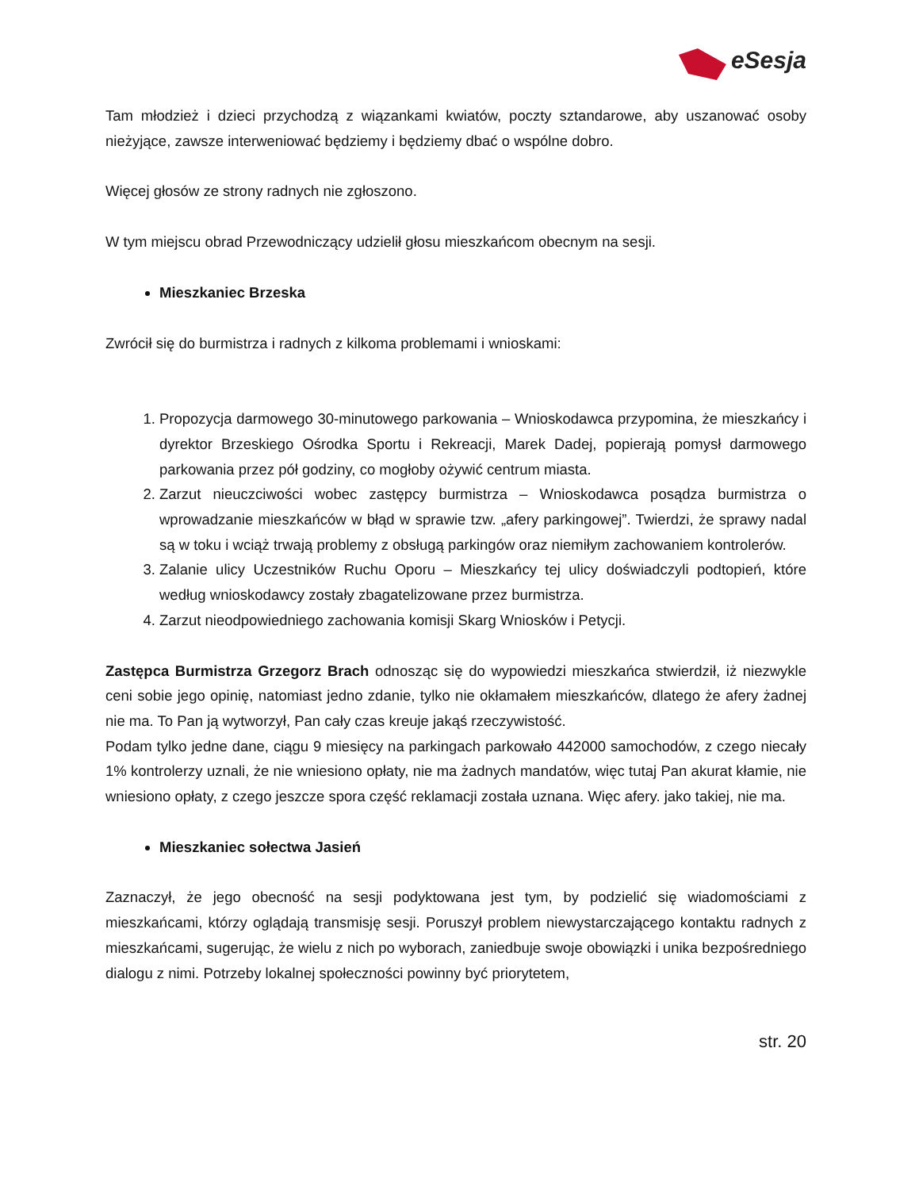eSesja
Tam młodzież i dzieci przychodzą z wiązankami kwiatów, poczty sztandarowe, aby uszanować osoby nieżyjące, zawsze interweniować będziemy i będziemy dbać o wspólne dobro.
Więcej głosów ze strony radnych nie zgłoszono.
W tym miejscu obrad Przewodniczący udzielił głosu mieszkańcom obecnym na sesji.
Mieszkaniec Brzeska
Zwrócił się do burmistrza i radnych z kilkoma problemami i wnioskami:
1. Propozycja darmowego 30-minutowego parkowania – Wnioskodawca przypomina, że mieszkańcy i dyrektor Brzeskiego Ośrodka Sportu i Rekreacji, Marek Dadej, popierają pomysł darmowego parkowania przez pół godziny, co mogłoby ożywić centrum miasta.
2. Zarzut nieuczciwości wobec zastępcy burmistrza – Wnioskodawca posądza burmistrza o wprowadzanie mieszkańców w błąd w sprawie tzw. „afery parkingowej”. Twierdzi, że sprawy nadal są w toku i wciąż trwają problemy z obsługą parkingów oraz niemiłym zachowaniem kontrolerów.
3. Zalanie ulicy Uczestników Ruchu Oporu – Mieszkańcy tej ulicy doświadczyli podtopień, które według wnioskodawcy zostały zbagatelizowane przez burmistrza.
4. Zarzut nieodpowiedniego zachowania komisji Skarg Wniosków i Petycji.
Zastępca Burmistrza Grzegorz Brach odnosząc się do wypowiedzi mieszkańca stwierdził, iż niezwykle ceni sobie jego opinię, natomiast jedno zdanie, tylko nie okłamałem mieszkańców, dlatego że afery żadnej nie ma. To Pan ją wytworzył, Pan cały czas kreuje jakąś rzeczywistość.
Podam tylko jedne dane, ciągu 9 miesięcy na parkingach parkowało 442000 samochodów, z czego niecały 1% kontrolerzy uznali, że nie wniesiono opłaty, nie ma żadnych mandatów, więc tutaj Pan akurat kłamie, nie wniesiono opłaty, z czego jeszcze spora część reklamacji została uznana. Więc afery. jako takiej, nie ma.
Mieszkaniec sołectwa Jasień
Zaznaczył, że jego obecność na sesji podyktowana jest tym, by podzielić się wiadomościami z mieszkańcami, którzy oglądają transmisję sesji. Poruszył problem niewystarczającego kontaktu radnych z mieszkańcami, sugerując, że wielu z nich po wyborach, zaniedbuje swoje obowiązki i unika bezpośredniego dialogu z nimi. Potrzeby lokalnej społeczności powinny być priorytetem,
str. 20